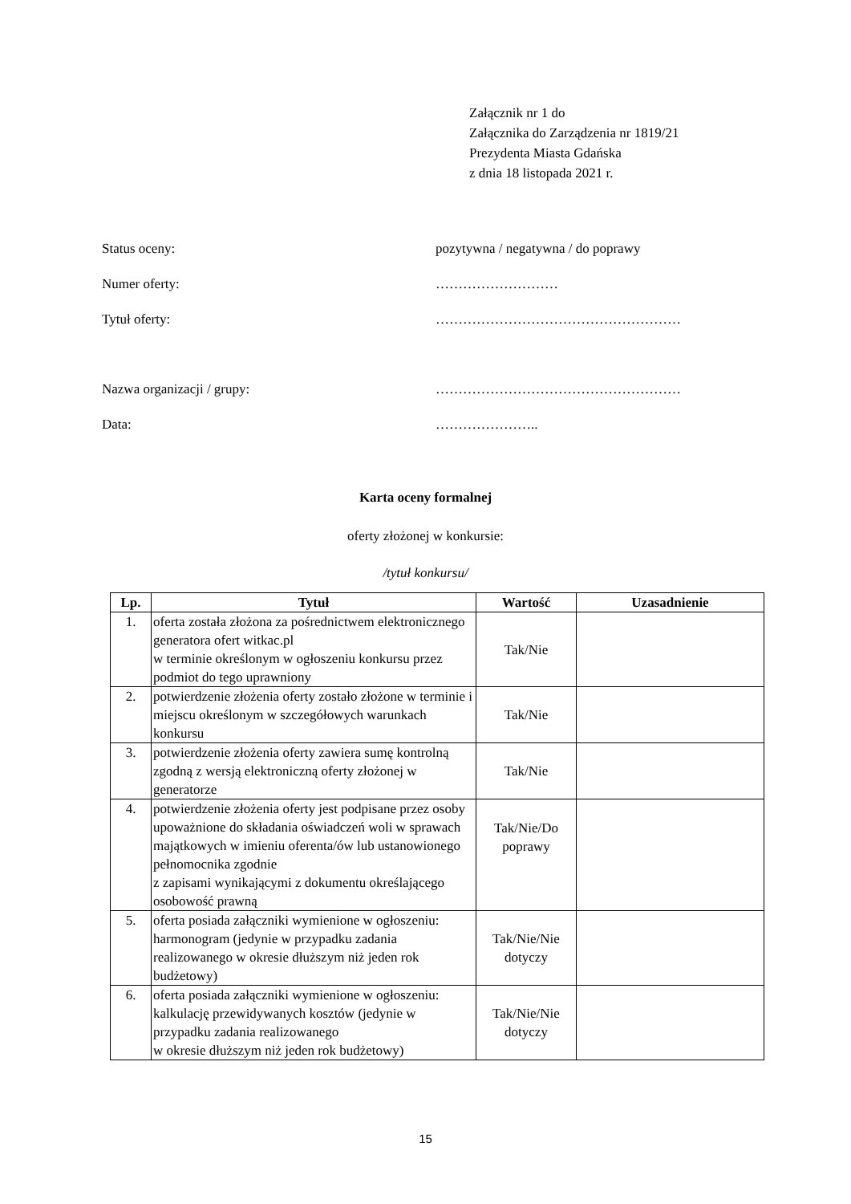Załącznik nr 1 do
Załącznika do Zarządzenia nr 1819/21
Prezydenta Miasta Gdańska
z dnia 18 listopada 2021 r.
Status oceny: pozytywna / negatywna / do poprawy
Numer oferty: ………………………
Tytuł oferty: ………………………………………………
Nazwa organizacji / grupy: ………………………………………………
Data: …………………..
Karta oceny formalnej
oferty złożonej w konkursie:
/tytuł konkursu/
| Lp. | Tytuł | Wartość | Uzasadnienie |
| --- | --- | --- | --- |
| 1. | oferta została złożona za pośrednictwem elektronicznego generatora ofert witkac.pl w terminie określonym w ogłoszeniu konkursu przez podmiot do tego uprawniony | Tak/Nie | |
| 2. | potwierdzenie złożenia oferty zostało złożone w terminie i miejscu określonym w szczegółowych warunkach konkursu | Tak/Nie | |
| 3. | potwierdzenie złożenia oferty zawiera sumę kontrolną zgodną z wersją elektroniczną oferty złożonej w generatorze | Tak/Nie | |
| 4. | potwierdzenie złożenia oferty jest podpisane przez osoby upoważnione do składania oświadczeń woli w sprawach majątkowych w imieniu oferenta/ów lub ustanowionego pełnomocnika zgodnie z zapisami wynikającymi z dokumentu określającego osobowość prawną | Tak/Nie/Do poprawy | |
| 5. | oferta posiada załączniki wymienione w ogłoszeniu: harmonogram (jedynie w przypadku zadania realizowanego w okresie dłuższym niż jeden rok budżetowy) | Tak/Nie/Nie dotyczy | |
| 6. | oferta posiada załączniki wymienione w ogłoszeniu: kalkulację przewidywanych kosztów (jedynie w przypadku zadania realizowanego w okresie dłuższym niż jeden rok budżetowy) | Tak/Nie/Nie dotyczy | |
15